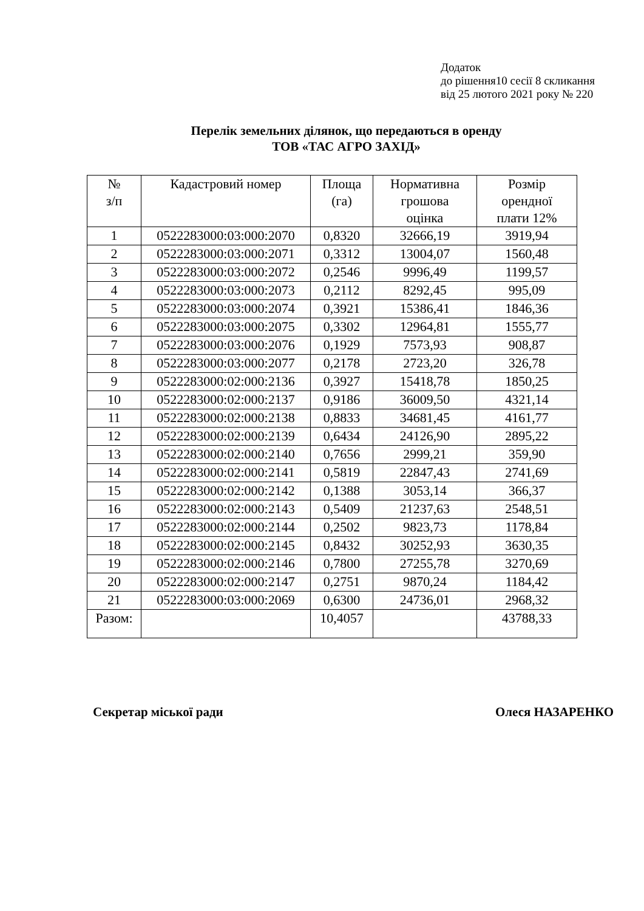Додаток
до рішення10 сесії 8 скликання
від 25 лютого 2021 року № 220
Перелік земельних ділянок, що передаються в оренду
ТОВ «ТАС АГРО ЗАХІД»
| № з/п | Кадастровий номер | Площа (га) | Нормативна грошова оцінка | Розмір орендної плати 12% |
| --- | --- | --- | --- | --- |
| 1 | 0522283000:03:000:2070 | 0,8320 | 32666,19 | 3919,94 |
| 2 | 0522283000:03:000:2071 | 0,3312 | 13004,07 | 1560,48 |
| 3 | 0522283000:03:000:2072 | 0,2546 | 9996,49 | 1199,57 |
| 4 | 0522283000:03:000:2073 | 0,2112 | 8292,45 | 995,09 |
| 5 | 0522283000:03:000:2074 | 0,3921 | 15386,41 | 1846,36 |
| 6 | 0522283000:03:000:2075 | 0,3302 | 12964,81 | 1555,77 |
| 7 | 0522283000:03:000:2076 | 0,1929 | 7573,93 | 908,87 |
| 8 | 0522283000:03:000:2077 | 0,2178 | 2723,20 | 326,78 |
| 9 | 0522283000:02:000:2136 | 0,3927 | 15418,78 | 1850,25 |
| 10 | 0522283000:02:000:2137 | 0,9186 | 36009,50 | 4321,14 |
| 11 | 0522283000:02:000:2138 | 0,8833 | 34681,45 | 4161,77 |
| 12 | 0522283000:02:000:2139 | 0,6434 | 24126,90 | 2895,22 |
| 13 | 0522283000:02:000:2140 | 0,7656 | 2999,21 | 359,90 |
| 14 | 0522283000:02:000:2141 | 0,5819 | 22847,43 | 2741,69 |
| 15 | 0522283000:02:000:2142 | 0,1388 | 3053,14 | 366,37 |
| 16 | 0522283000:02:000:2143 | 0,5409 | 21237,63 | 2548,51 |
| 17 | 0522283000:02:000:2144 | 0,2502 | 9823,73 | 1178,84 |
| 18 | 0522283000:02:000:2145 | 0,8432 | 30252,93 | 3630,35 |
| 19 | 0522283000:02:000:2146 | 0,7800 | 27255,78 | 3270,69 |
| 20 | 0522283000:02:000:2147 | 0,2751 | 9870,24 | 1184,42 |
| 21 | 0522283000:03:000:2069 | 0,6300 | 24736,01 | 2968,32 |
| Разом: | | 10,4057 | | 43788,33 |
Секретар міської ради Олеся НАЗАРЕНКО